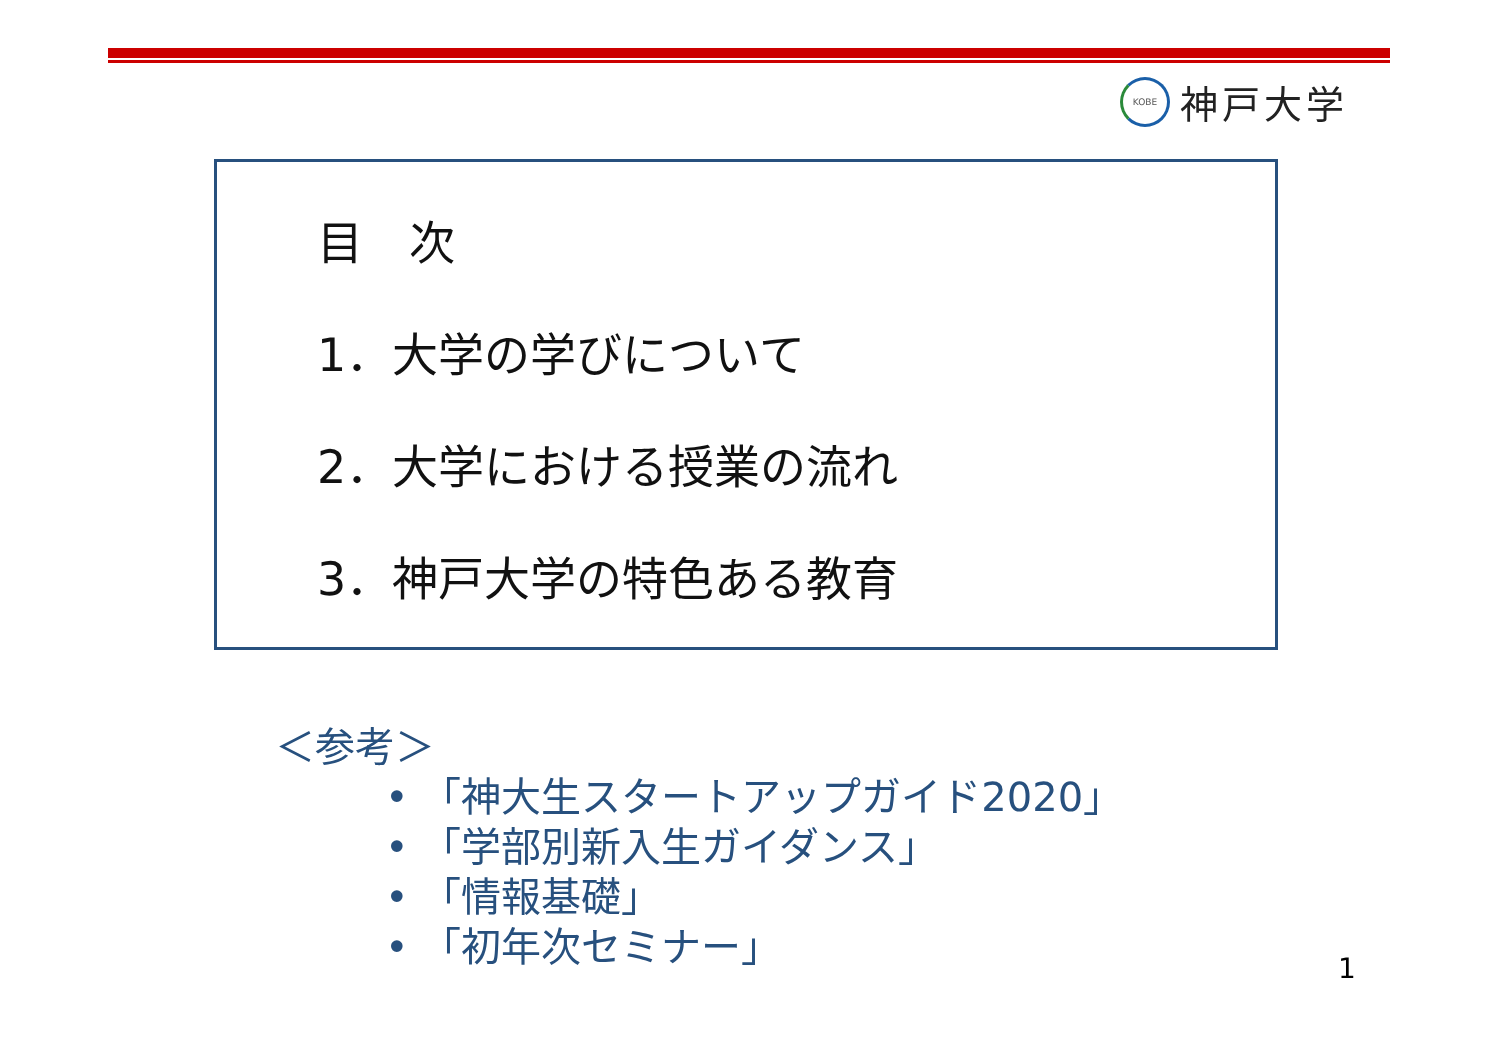KOBE
神戸大学
目　次
1．大学の学びについて
2．大学における授業の流れ
3．神戸大学の特色ある教育
＜参考＞
• 「神大生スタートアップガイド2020」
• 「学部別新入生ガイダンス」
• 「情報基礎」
• 「初年次セミナー」
1